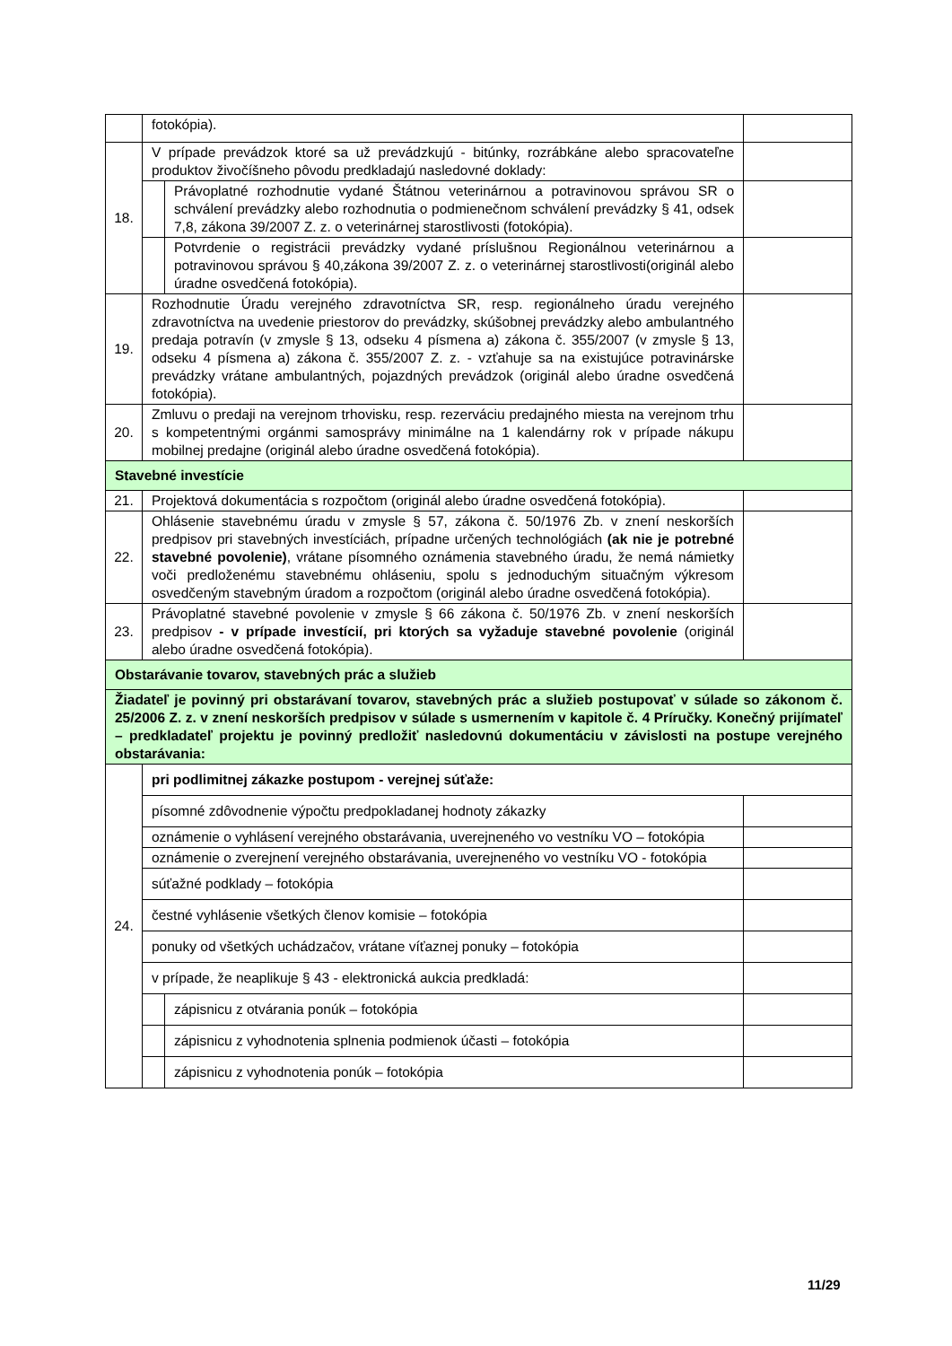| | fotokópia). | | |
| 18. | V prípade prevádzok ktoré sa už prevádzkujú - bitúnky, rozrábkáne alebo spracovateľne produktov živočíšneho pôvodu predkladajú nasledovné doklady: | | |
| | | Právoplatné rozhodnutie vydané Štátnou veterinárnou a potravinovou správou SR o schválení prevádzky alebo rozhodnutia o podmienečnom schválení prevádzky § 41, odsek 7,8, zákona 39/2007 Z. z. o veterinárnej starostlivosti (fotokópia). | |
| | | Potvrdenie o registrácii prevádzky vydané príslušnou Regionálnou veterinárnou a potravinovou správou § 40,zákona 39/2007 Z. z. o veterinárnej starostlivosti(originál alebo úradne osvedčená fotokópia). | |
| 19. | Rozhodnutie Úradu verejného zdravotníctva SR, resp. regionálneho úradu verejného zdravotníctva na uvedenie priestorov do prevádzky, skúšobnej prevádzky alebo ambulantného predaja potravín (v zmysle § 13, odseku 4 písmena a) zákona č. 355/2007 (v zmysle § 13, odseku 4 písmena a) zákona č. 355/2007 Z. z. - vzťahuje sa na existujúce potravinárske prevádzky vrátane ambulantných, pojazdných prevádzok (originál alebo úradne osvedčená fotokópia). | | |
| 20. | Zmluvu o predaji na verejnom trhovisku, resp. rezerváciu predajného miesta na verejnom trhu s kompetentnými orgánmi samosprávy minimálne na 1 kalendárny rok v prípade nákupu mobilnej predajne (originál alebo úradne osvedčená fotokópia). | | |
| Stavebné investície | | | |
| 21. | Projektová dokumentácia s rozpočtom (originál alebo úradne osvedčená fotokópia). | | |
| 22. | Ohlásenie stavebnému úradu v zmysle § 57, zákona č. 50/1976 Zb. v znení neskorších predpisov pri stavebných investíciách, prípadne určených technológiách (ak nie je potrebné stavebné povolenie) , vrátane písomného oznámenia stavebného úradu, že nemá námietky voči predloženému stavebnému ohláseniu, spolu s jednoduchým situačným výkresom osvedčeným stavebným úradom a rozpočtom (originál alebo úradne osvedčená fotokópia). | | |
| 23. | Právoplatné stavebné povolenie v zmysle § 66 zákona č. 50/1976 Zb. v znení neskorších predpisov - v prípade investícií, pri ktorých sa vyžaduje stavebné povolenie (originál alebo úradne osvedčená fotokópia). | | |
| Obstarávanie tovarov, stavebných prác a služieb | | | |
| Žiadateľ je povinný pri obstarávaní tovarov, stavebných prác a služieb postupovať v súlade so zákonom č. 25/2006 Z. z. v znení neskorších predpisov v súlade s usmernením v kapitole č. 4 Príručky. Konečný prijímateľ – predkladateľ projektu je povinný predložiť nasledovnú dokumentáciu v závislosti na postupe verejného obstarávania: | | | |
| 24. | pri podlimitnej zákazke postupom - verejnej súťaže: | | |
| | písomné zdôvodnenie výpočtu predpokladanej hodnoty zákazky | | |
| | oznámenie o vyhlásení verejného obstarávania, uverejneného vo vestníku VO – fotokópia | | |
| | oznámenie o zverejnení verejného obstarávania, uverejneného vo vestníku VO - fotokópia | | |
| | súťažné podklady – fotokópia | | |
| | čestné vyhlásenie všetkých členov komisie – fotokópia | | |
| | ponuky od všetkých uchádzačov, vrátane víťaznej ponuky – fotokópia | | |
| | v prípade, že neaplikuje § 43 - elektronická aukcia predkladá: | | |
| | | zápisnicu z otvárania ponúk – fotokópia | |
| | | zápisnicu z vyhodnotenia splnenia podmienok účasti – fotokópia | |
| | | zápisnicu z vyhodnotenia ponúk – fotokópia | |
11/29